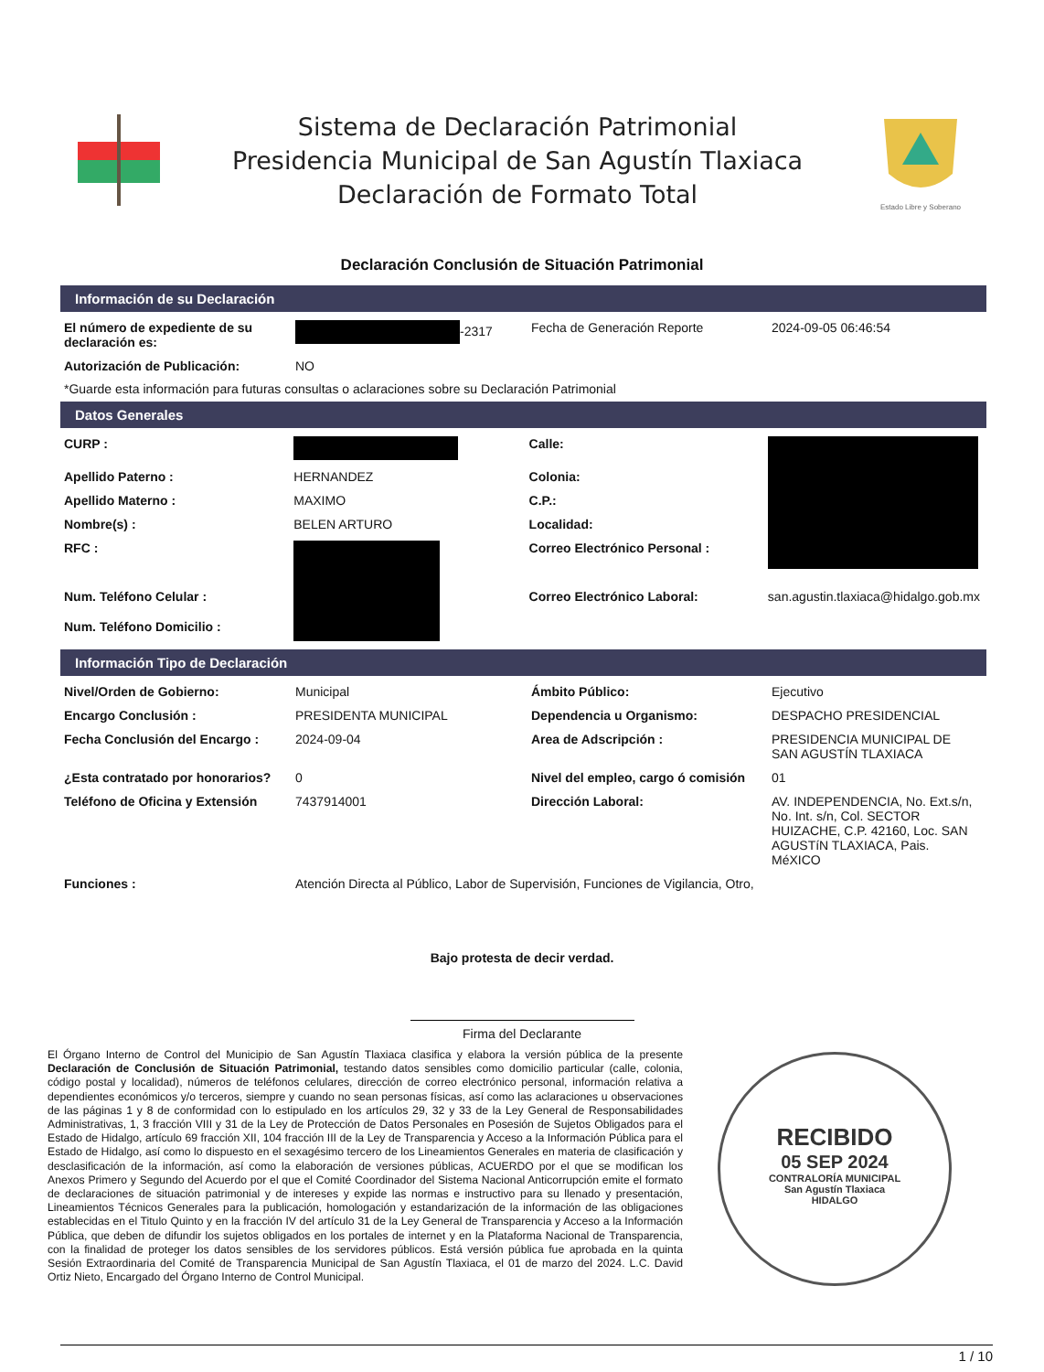Sistema de Declaración Patrimonial
Presidencia Municipal de San Agustín Tlaxiaca
Declaración de Formato Total
Estado Libre y Soberano
Declaración Conclusión de Situación Patrimonial
Información de su Declaración
| El número de expediente de su declaración es: | -2317 | Fecha de Generación Reporte | 2024-09-05 06:46:54 |
| Autorización de Publicación: | NO | | |
*Guarde esta información para futuras consultas o aclaraciones sobre su Declaración Patrimonial
Datos Generales
| CURP : | | Calle: | |
| Apellido Paterno : | HERNANDEZ | Colonia: | |
| Apellido Materno : | MAXIMO | C.P.: | |
| Nombre(s) : | BELEN ARTURO | Localidad: | |
| RFC : | | Correo Electrónico Personal : | |
| Num. Teléfono Celular : | | Correo Electrónico Laboral: | san.agustin.tlaxiaca@hidalgo.gob.mx |
| Num. Teléfono Domicilio : | | | |
Información Tipo de Declaración
| Nivel/Orden de Gobierno: | Municipal | Ámbito Público: | Ejecutivo |
| Encargo Conclusión : | PRESIDENTA MUNICIPAL | Dependencia u Organismo: | DESPACHO PRESIDENCIAL |
| Fecha Conclusión del Encargo : | 2024-09-04 | Area de Adscripción : | PRESIDENCIA MUNICIPAL DE SAN AGUSTÍN TLAXIACA |
| ¿Esta contratado por honorarios? | 0 | Nivel del empleo, cargo ó comisión | 01 |
| Teléfono de Oficina y Extensión | 7437914001 | Dirección Laboral: | AV. INDEPENDENCIA, No. Ext.s/n, No. Int. s/n, Col. SECTOR HUIZACHE, C.P. 42160, Loc. SAN AGUSTíN TLAXIACA, Pais. MéXICO |
| Funciones : | Atención Directa al Público, Labor de Supervisión, Funciones de Vigilancia, Otro, | | |
Bajo protesta de decir verdad.
Firma del Declarante
El Órgano Interno de Control del Municipio de San Agustín Tlaxiaca clasifica y elabora la versión pública de la presente Declaración de Conclusión de Situación Patrimonial, testando datos sensibles como domicilio particular (calle, colonia, código postal y localidad), números de teléfonos celulares, dirección de correo electrónico personal, información relativa a dependientes económicos y/o terceros, siempre y cuando no sean personas físicas, así como las aclaraciones u observaciones de las páginas 1 y 8 de conformidad con lo estipulado en los artículos 29, 32 y 33 de la Ley General de Responsabilidades Administrativas, 1, 3 fracción VIII y 31 de la Ley de Protección de Datos Personales en Posesión de Sujetos Obligados para el Estado de Hidalgo, artículo 69 fracción XII, 104 fracción III de la Ley de Transparencia y Acceso a la Información Pública para el Estado de Hidalgo, así como lo dispuesto en el sexagésimo tercero de los Lineamientos Generales en materia de clasificación y desclasificación de la información, así como la elaboración de versiones públicas, ACUERDO por el que se modifican los Anexos Primero y Segundo del Acuerdo por el que el Comité Coordinador del Sistema Nacional Anticorrupción emite el formato de declaraciones de situación patrimonial y de intereses y expide las normas e instructivo para su llenado y presentación, Lineamientos Técnicos Generales para la publicación, homologación y estandarización de la información de las obligaciones establecidas en el Titulo Quinto y en la fracción IV del artículo 31 de la Ley General de Transparencia y Acceso a la Información Pública, que deben de difundir los sujetos obligados en los portales de internet y en la Plataforma Nacional de Transparencia, con la finalidad de proteger los datos sensibles de los servidores públicos. Está versión pública fue aprobada en la quinta Sesión Extraordinaria del Comité de Transparencia Municipal de San Agustín Tlaxiaca, el 01 de marzo del 2024. L.C. David Ortiz Nieto, Encargado del Órgano Interno de Control Municipal.
RECIBIDO
05 SEP 2024
CONTRALORÍA MUNICIPAL
San Agustín Tlaxiaca
HIDALGO
1 / 10